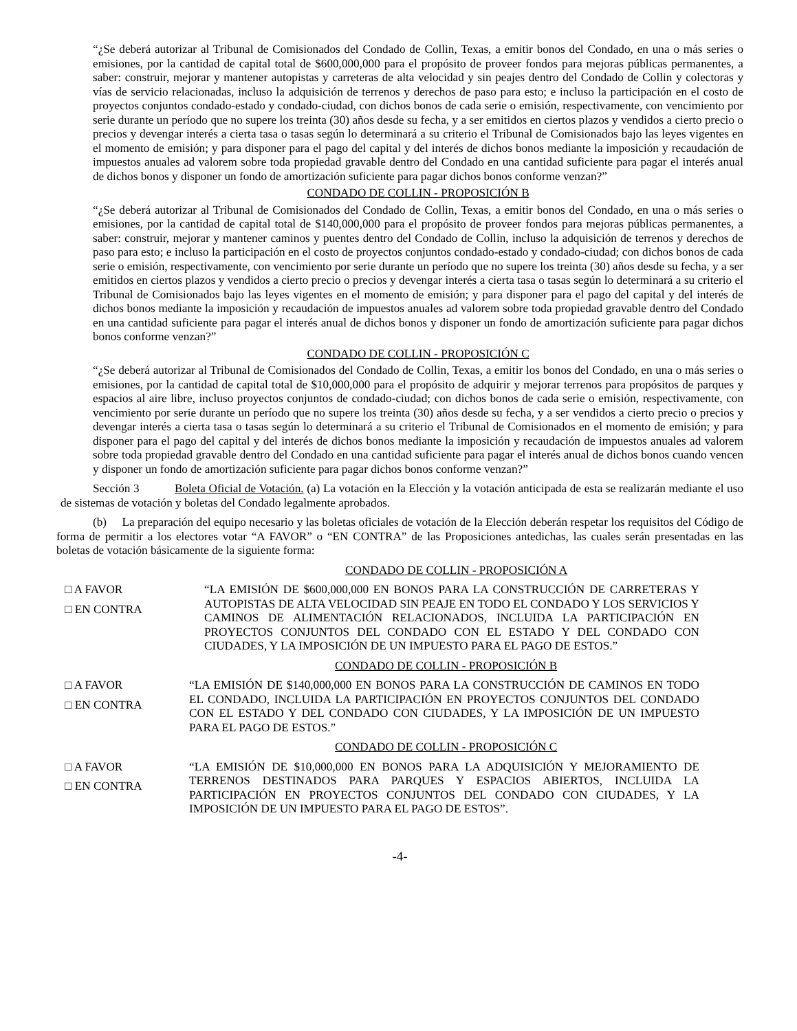“¿Se deberá autorizar al Tribunal de Comisionados del Condado de Collin, Texas, a emitir bonos del Condado, en una o más series o emisiones, por la cantidad de capital total de $600,000,000 para el propósito de proveer fondos para mejoras públicas permanentes, a saber: construir, mejorar y mantener autopistas y carreteras de alta velocidad y sin peajes dentro del Condado de Collin y colectoras y vías de servicio relacionadas, incluso la adquisición de terrenos y derechos de paso para esto; e incluso la participación en el costo de proyectos conjuntos condado-estado y condado-ciudad, con dichos bonos de cada serie o emisión, respectivamente, con vencimiento por serie durante un período que no supere los treinta (30) años desde su fecha, y a ser emitidos en ciertos plazos y vendidos a cierto precio o precios y devengar interés a cierta tasa o tasas según lo determinará a su criterio el Tribunal de Comisionados bajo las leyes vigentes en el momento de emisión; y para disponer para el pago del capital y del interés de dichos bonos mediante la imposición y recaudación de impuestos anuales ad valorem sobre toda propiedad gravable dentro del Condado en una cantidad suficiente para pagar el interés anual de dichos bonos y disponer un fondo de amortización suficiente para pagar dichos bonos conforme venzan?”
CONDADO DE COLLIN - PROPOSICIÓN B
“¿Se deberá autorizar al Tribunal de Comisionados del Condado de Collin, Texas, a emitir bonos del Condado, en una o más series o emisiones, por la cantidad de capital total de $140,000,000 para el propósito de proveer fondos para mejoras públicas permanentes, a saber: construir, mejorar y mantener caminos y puentes dentro del Condado de Collin, incluso la adquisición de terrenos y derechos de paso para esto; e incluso la participación en el costo de proyectos conjuntos condado-estado y condado-ciudad; con dichos bonos de cada serie o emisión, respectivamente, con vencimiento por serie durante un período que no supere los treinta (30) años desde su fecha, y a ser emitidos en ciertos plazos y vendidos a cierto precio o precios y devengar interés a cierta tasa o tasas según lo determinará a su criterio el Tribunal de Comisionados bajo las leyes vigentes en el momento de emisión; y para disponer para el pago del capital y del interés de dichos bonos mediante la imposición y recaudación de impuestos anuales ad valorem sobre toda propiedad gravable dentro del Condado en una cantidad suficiente para pagar el interés anual de dichos bonos y disponer un fondo de amortización suficiente para pagar dichos bonos conforme venzan?”
CONDADO DE COLLIN - PROPOSICIÓN C
“¿Se deberá autorizar al Tribunal de Comisionados del Condado de Collin, Texas, a emitir los bonos del Condado, en una o más series o emisiones, por la cantidad de capital total de $10,000,000 para el propósito de adquirir y mejorar terrenos para propósitos de parques y espacios al aire libre, incluso proyectos conjuntos de condado-ciudad; con dichos bonos de cada serie o emisión, respectivamente, con vencimiento por serie durante un período que no supere los treinta (30) años desde su fecha, y a ser vendidos a cierto precio o precios y devengar interés a cierta tasa o tasas según lo determinará a su criterio el Tribunal de Comisionados en el momento de emisión; y para disponer para el pago del capital y del interés de dichos bonos mediante la imposición y recaudación de impuestos anuales ad valorem sobre toda propiedad gravable dentro del Condado en una cantidad suficiente para pagar el interés anual de dichos bonos cuando vencen y disponer un fondo de amortización suficiente para pagar dichos bonos conforme venzan?”
Sección 3 Boleta Oficial de Votación. (a) La votación en la Elección y la votación anticipada de esta se realizarán mediante el uso de sistemas de votación y boletas del Condado legalmente aprobados.
(b) La preparación del equipo necesario y las boletas oficiales de votación de la Elección deberán respetar los requisitos del Código de forma de permitir a los electores votar “A FAVOR” o “EN CONTRA” de las Proposiciones antedichas, las cuales serán presentadas en las boletas de votación básicamente de la siguiente forma:
CONDADO DE COLLIN - PROPOSICIÓN A
□ A FAVOR
□ EN CONTRA
“LA EMISIÓN DE $600,000,000 EN BONOS PARA LA CONSTRUCCIÓN DE CARRETERAS Y AUTOPISTAS DE ALTA VELOCIDAD SIN PEAJE EN TODO EL CONDADO Y LOS SERVICIOS Y CAMINOS DE ALIMENTACIÓN RELACIONADOS, INCLUIDA LA PARTICIPACIÓN EN PROYECTOS CONJUNTOS DEL CONDADO CON EL ESTADO Y DEL CONDADO CON CIUDADES, Y LA IMPOSICIÓN DE UN IMPUESTO PARA EL PAGO DE ESTOS.”
CONDADO DE COLLIN - PROPOSICIÓN B
□ A FAVOR
□ EN CONTRA
“LA EMISIÓN DE $140,000,000 EN BONOS PARA LA CONSTRUCCIÓN DE CAMINOS EN TODO EL CONDADO, INCLUIDA LA PARTICIPACIÓN EN PROYECTOS CONJUNTOS DEL CONDADO CON EL ESTADO Y DEL CONDADO CON CIUDADES, Y LA IMPOSICIÓN DE UN IMPUESTO PARA EL PAGO DE ESTOS.”
CONDADO DE COLLIN - PROPOSICIÓN C
□ A FAVOR
□ EN CONTRA
“LA EMISIÓN DE $10,000,000 EN BONOS PARA LA ADQUISICIÓN Y MEJORAMIENTO DE TERRENOS DESTINADOS PARA PARQUES Y ESPACIOS ABIERTOS, INCLUIDA LA PARTICIPACIÓN EN PROYECTOS CONJUNTOS DEL CONDADO CON CIUDADES, Y LA IMPOSICIÓN DE UN IMPUESTO PARA EL PAGO DE ESTOS”.
-4-